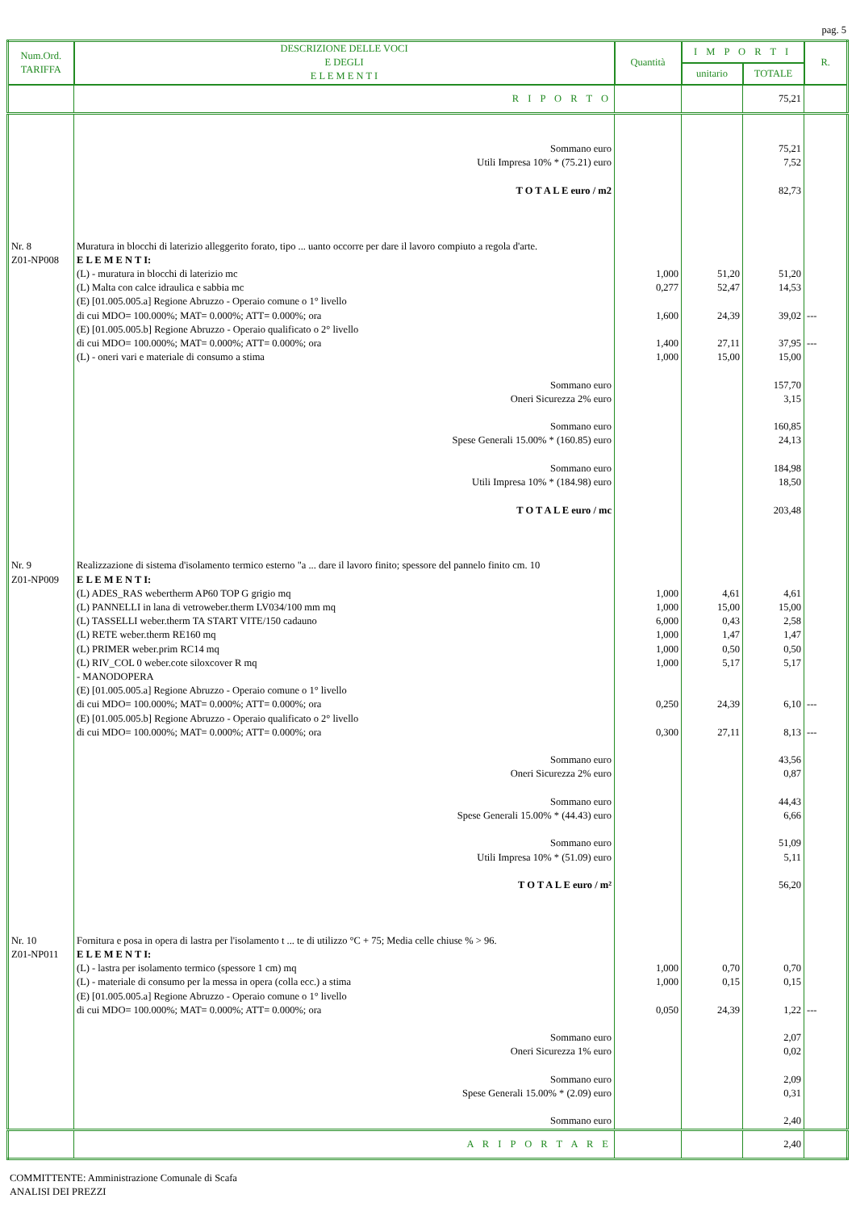pag. 5
| Num.Ord. TARIFFA | DESCRIZIONE DELLE VOCI E DEGLI E L E M E N T I | Quantità | I M P O R T I | | R. |
| --- | --- | --- | --- | --- | --- |
| | | | unitario | TOTALE | |
| | R I P O R T O | | | 75,21 | |
| | Sommano euro Utili Impresa 10% * (75.21) euro T O T A L E euro / m2 | | | 75,21 7,52 82,73 | |
| Nr. 8 Z01-NP008 | Muratura in blocchi di laterizio alleggerito forato, tipo ... uanto occorre per dare il lavoro compiuto a regola d'arte. E L E M E N T I: (L) - muratura in blocchi di laterizio mc (L) Malta con calce idraulica e sabbia mc (E) [01.005.005.a] Regione Abruzzo - Operaio comune o 1° livello di cui MDO= 100.000%; MAT= 0.000%; ATT= 0.000%; ora (E) [01.005.005.b] Regione Abruzzo - Operaio qualificato o 2° livello di cui MDO= 100.000%; MAT= 0.000%; ATT= 0.000%; ora (L) - oneri vari e materiale di consumo a stima | 1,000 0,277 1,600 1,400 1,000 | 51,20 52,47 24,39 27,11 15,00 | 51,20 14,53 39,02 37,95 15,00 | --- --- |
| | Sommano euro Oneri Sicurezza 2% euro Sommano euro Spese Generali 15.00% * (160.85) euro Sommano euro Utili Impresa 10% * (184.98) euro T O T A L E euro / mc | | | 157,70 3,15 160,85 24,13 184,98 18,50 203,48 | |
| Nr. 9 Z01-NP009 | Realizzazione di sistema d'isolamento termico esterno "a ... dare il lavoro finito; spessore del pannelo finito cm. 10 E L E M E N T I: (L) ADES_RAS webertherm AP60 TOP G grigio mq (L) PANNELLI in lana di vetroweber.therm LV034/100 mm mq (L) TASSELLI weber.therm TA START VITE/150 cadauno (L) RETE weber.therm RE160 mq (L) PRIMER weber.prim RC14 mq (L) RIV_COL 0 weber.cote siloxcover R mq - MANODOPERA (E) [01.005.005.a] Regione Abruzzo - Operaio comune o 1° livello di cui MDO= 100.000%; MAT= 0.000%; ATT= 0.000%; ora (E) [01.005.005.b] Regione Abruzzo - Operaio qualificato o 2° livello di cui MDO= 100.000%; MAT= 0.000%; ATT= 0.000%; ora | 1,000 1,000 6,000 1,000 1,000 1,000 0,250 0,300 | 4,61 15,00 0,43 1,47 0,50 5,17 24,39 27,11 | 4,61 15,00 2,58 1,47 0,50 5,17 6,10 8,13 | --- --- |
| | Sommano euro Oneri Sicurezza 2% euro Sommano euro Spese Generali 15.00% * (44.43) euro Sommano euro Utili Impresa 10% * (51.09) euro T O T A L E euro / m² | | | 43,56 0,87 44,43 6,66 51,09 5,11 56,20 | |
| Nr. 10 Z01-NP011 | Fornitura e posa in opera di lastra per l'isolamento t ... te di utilizzo °C + 75; Media celle chiuse % > 96. E L E M E N T I: (L) - lastra per isolamento termico (spessore 1 cm) mq (L) - materiale di consumo per la messa in opera (colla ecc.) a stima (E) [01.005.005.a] Regione Abruzzo - Operaio comune o 1° livello di cui MDO= 100.000%; MAT= 0.000%; ATT= 0.000%; ora | 1,000 1,000 0,050 | 0,70 0,15 24,39 | 0,70 0,15 1,22 | --- |
| | Sommano euro Oneri Sicurezza 1% euro Sommano euro Spese Generali 15.00% * (2.09) euro Sommano euro | | | 2,07 0,02 2,09 0,31 2,40 | |
| | A R I P O R T A R E | | | 2,40 | |
COMMITTENTE: Amministrazione Comunale di Scafa
ANALISI DEI PREZZI